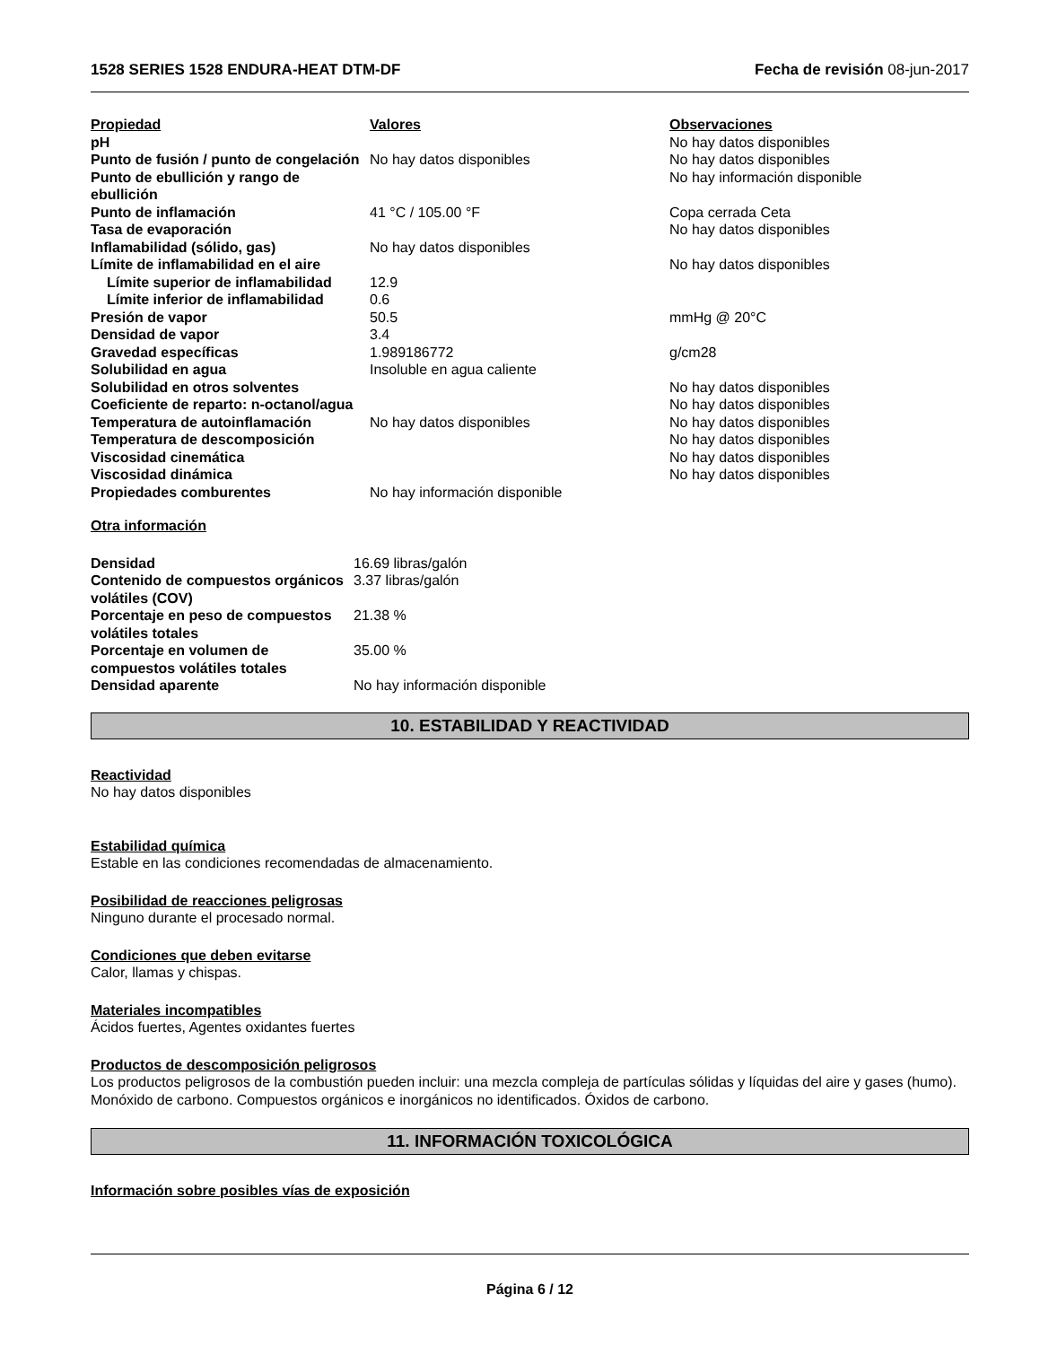1528 SERIES 1528 ENDURA-HEAT DTM-DF Fecha de revisión 08-jun-2017
| Propiedad | Valores | Observaciones |
| --- | --- | --- |
| pH | | No hay datos disponibles |
| Punto de fusión / punto de congelación | No hay datos disponibles | No hay datos disponibles |
| Punto de ebullición y rango de ebullición | | No hay información disponible |
| Punto de inflamación | 41 °C / 105.00 °F | Copa cerrada Ceta |
| Tasa de evaporación | | No hay datos disponibles |
| Inflamabilidad (sólido, gas) | No hay datos disponibles | |
| Límite de inflamabilidad en el aire | | No hay datos disponibles |
| Límite superior de inflamabilidad | 12.9 | |
| Límite inferior de inflamabilidad | 0.6 | |
| Presión de vapor | 50.5 | mmHg @ 20°C |
| Densidad de vapor | 3.4 | |
| Gravedad específicas | 1.989186772 | g/cm28 |
| Solubilidad en agua | Insoluble en agua caliente | |
| Solubilidad en otros solventes | | No hay datos disponibles |
| Coeficiente de reparto: n-octanol/agua | | No hay datos disponibles |
| Temperatura de autoinflamación | No hay datos disponibles | No hay datos disponibles |
| Temperatura de descomposición | | No hay datos disponibles |
| Viscosidad cinemática | | No hay datos disponibles |
| Viscosidad dinámica | | No hay datos disponibles |
| Propiedades comburentes | No hay información disponible | |
Otra información
| Densidad | 16.69 libras/galón |
| Contenido de compuestos orgánicos volátiles (COV) | 3.37 libras/galón |
| Porcentaje en peso de compuestos volátiles totales | 21.38 % |
| Porcentaje en volumen de compuestos volátiles totales | 35.00 % |
| Densidad aparente | No hay información disponible |
10. ESTABILIDAD Y REACTIVIDAD
Reactividad
No hay datos disponibles
Estabilidad química
Estable en las condiciones recomendadas de almacenamiento.
Posibilidad de reacciones peligrosas
Ninguno durante el procesado normal.
Condiciones que deben evitarse
Calor, llamas y chispas.
Materiales incompatibles
Ácidos fuertes, Agentes oxidantes fuertes
Productos de descomposición peligrosos
Los productos peligrosos de la combustión pueden incluir: una mezcla compleja de partículas sólidas y líquidas del aire y gases (humo). Monóxido de carbono. Compuestos orgánicos e inorgánicos no identificados. Óxidos de carbono.
11. INFORMACIÓN TOXICOLÓGICA
Información sobre posibles vías de exposición
Página 6 / 12